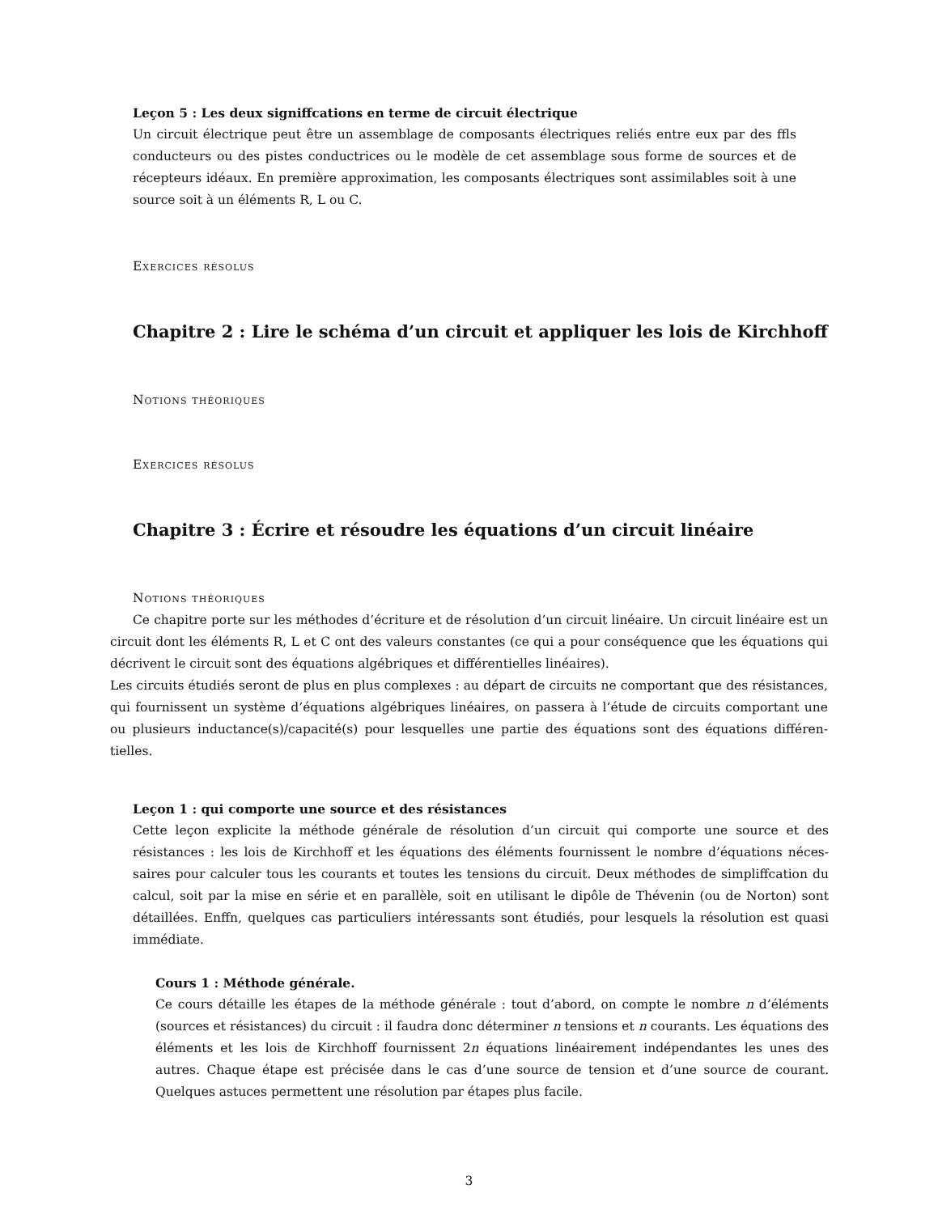Leçon 5 : Les deux signiffcations en terme de circuit électrique
Un circuit électrique peut être un assemblage de composants électriques reliés entre eux par des ffls conducteurs ou des pistes conductrices ou le modèle de cet assemblage sous forme de sources et de récepteurs idéaux. En première approximation, les composants électriques sont assimilables soit à une source soit à un éléments R, L ou C.
Exercices résolus
Chapitre 2 : Lire le schéma d’un circuit et appliquer les lois de Kirchhoff
Notions théoriques
Exercices résolus
Chapitre 3 : Écrire et résoudre les équations d’un circuit linéaire
Notions théoriques
Ce chapitre porte sur les méthodes d’écriture et de résolution d’un circuit linéaire. Un circuit linéaire est un circuit dont les éléments R, L et C ont des valeurs constantes (ce qui a pour conséquence que les équations qui décrivent le circuit sont des équations algébriques et différentielles linéaires).
Les circuits étudiés seront de plus en plus complexes : au départ de circuits ne comportant que des résistances, qui fournissent un système d’équations algébriques linéaires, on passera à l’étude de circuits comportant une ou plusieurs inductance(s)/capacité(s) pour lesquelles une partie des équations sont des équations différen-tielles.
Leçon 1 : qui comporte une source et des résistances
Cette leçon explicite la méthode générale de résolution d’un circuit qui comporte une source et des résistances : les lois de Kirchhoff et les équations des éléments fournissent le nombre d’équations néces-saires pour calculer tous les courants et toutes les tensions du circuit. Deux méthodes de simpliffcation du calcul, soit par la mise en série et en parallèle, soit en utilisant le dipôle de Thévenin (ou de Norton) sont détaillées. Enffn, quelques cas particuliers intéressants sont étudiés, pour lesquels la résolution est quasi immédiate.
Cours 1 : Méthode générale.
Ce cours détaille les étapes de la méthode générale : tout d’abord, on compte le nombre n d’éléments (sources et résistances) du circuit : il faudra donc déterminer n tensions et n courants. Les équations des éléments et les lois de Kirchhoff fournissent 2n équations linéairement indépendantes les unes des autres. Chaque étape est précisée dans le cas d’une source de tension et d’une source de courant. Quelques astuces permettent une résolution par étapes plus facile.
3